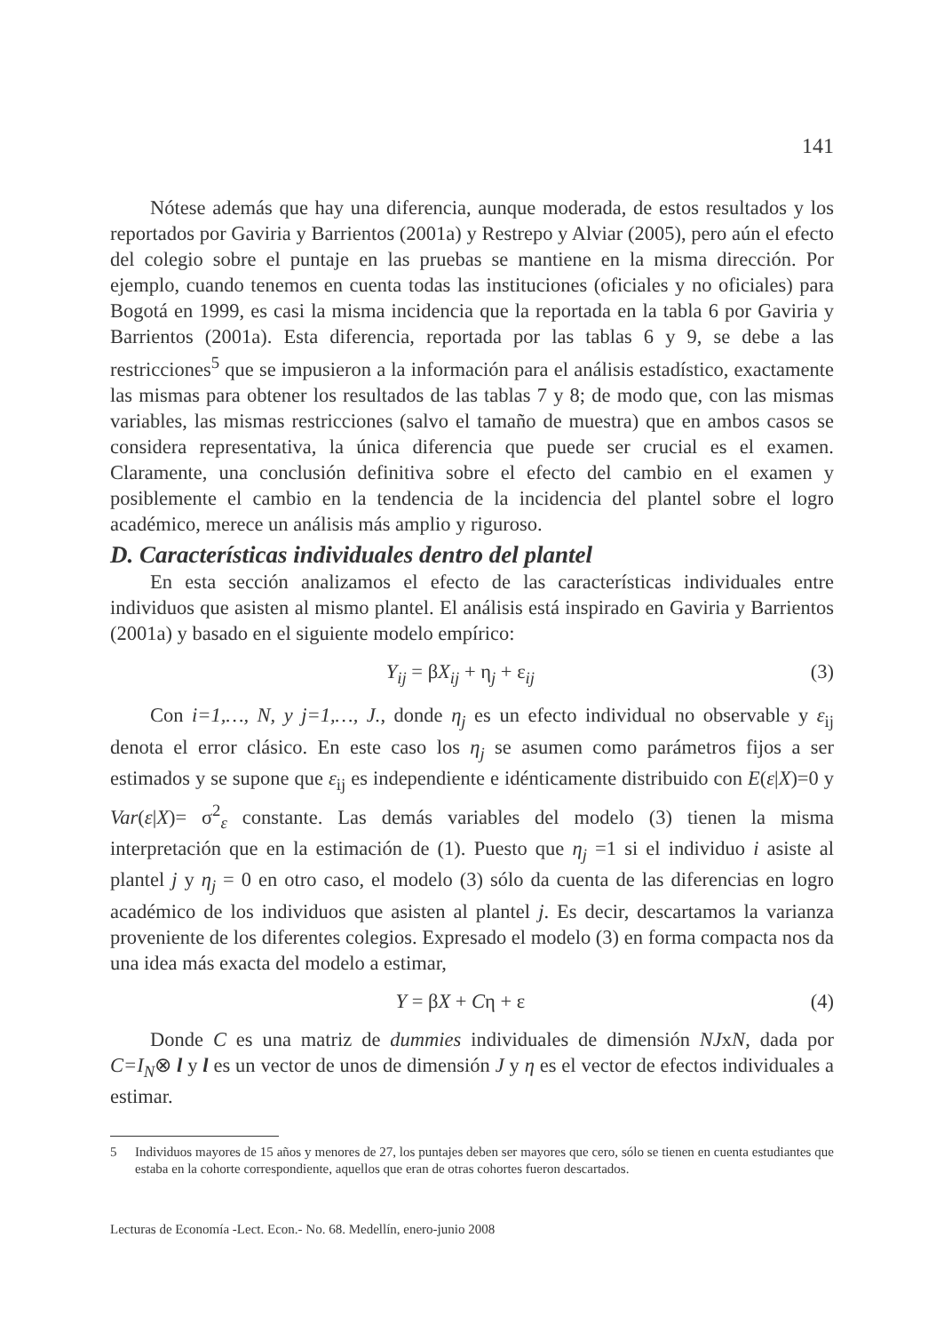141
Nótese además que hay una diferencia, aunque moderada, de estos resultados y los reportados por Gaviria y Barrientos (2001a) y Restrepo y Alviar (2005), pero aún el efecto del colegio sobre el puntaje en las pruebas se mantiene en la misma dirección. Por ejemplo, cuando tenemos en cuenta todas las instituciones (oficiales y no oficiales) para Bogotá en 1999, es casi la misma incidencia que la reportada en la tabla 6 por Gaviria y Barrientos (2001a). Esta diferencia, reportada por las tablas 6 y 9, se debe a las restricciones<sup>5</sup> que se impusieron a la información para el análisis estadístico, exactamente las mismas para obtener los resultados de las tablas 7 y 8; de modo que, con las mismas variables, las mismas restricciones (salvo el tamaño de muestra) que en ambos casos se considera representativa, la única diferencia que puede ser crucial es el examen. Claramente, una conclusión definitiva sobre el efecto del cambio en el examen y posiblemente el cambio en la tendencia de la incidencia del plantel sobre el logro académico, merece un análisis más amplio y riguroso.
D. Características individuales dentro del plantel
En esta sección analizamos el efecto de las características individuales entre individuos que asisten al mismo plantel. El análisis está inspirado en Gaviria y Barrientos (2001a) y basado en el siguiente modelo empírico:
Y<sub>ij</sub> = βX<sub>ij</sub> + η<sub>j</sub> + ε<sub>ij</sub> (3)
Con i=1,…, N, y j=1,…, J., donde η<sub>j</sub> es un efecto individual no observable y ε<sub>ij</sub> denota el error clásico. En este caso los η<sub>j</sub> se asumen como parámetros fijos a ser estimados y se supone que ε<sub>ij</sub> es independiente e idénticamente distribuido con E(ε|X)=0 y Var(ε|X)= σ<sup>2</sup><sub>ε</sub> constante. Las demás variables del modelo (3) tienen la misma interpretación que en la estimación de (1). Puesto que η<sub>j</sub> =1 si el individuo i asiste al plantel j y η<sub>j</sub> = 0 en otro caso, el modelo (3) sólo da cuenta de las diferencias en logro académico de los individuos que asisten al plantel j. Es decir, descartamos la varianza proveniente de los diferentes colegios. Expresado el modelo (3) en forma compacta nos da una idea más exacta del modelo a estimar,
Y = βX + Cη + ε (4)
Donde C es una matriz de dummies individuales de dimensión NJxN, dada por C=I<sub>N</sub>⊗ l y l es un vector de unos de dimensión J y η es el vector de efectos individuales a estimar.
5 Individuos mayores de 15 años y menores de 27, los puntajes deben ser mayores que cero, sólo se tienen en cuenta estudiantes que estaba en la cohorte correspondiente, aquellos que eran de otras cohortes fueron descartados.
Lecturas de Economía -Lect. Econ.- No. 68. Medellín, enero-junio 2008